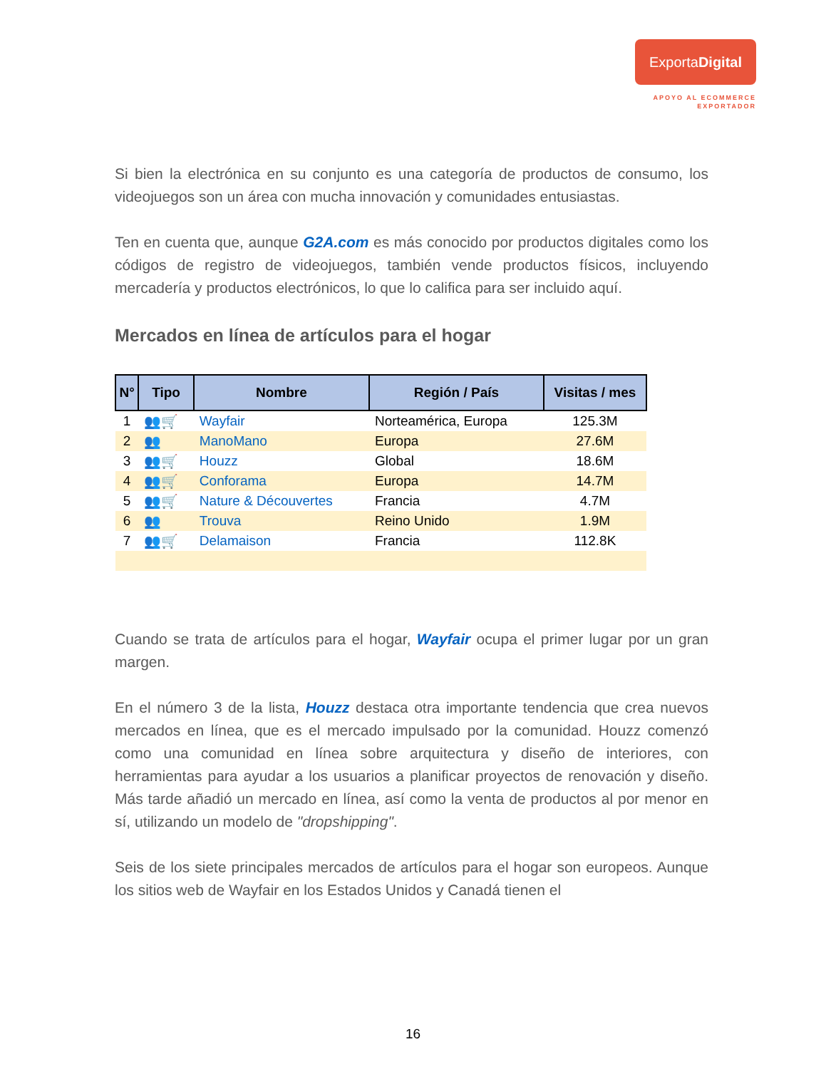ExportaDigital
APOYO AL ECOMMERCE
EXPORTADOR
Si bien la electrónica en su conjunto es una categoría de productos de consumo, los videojuegos son un área con mucha innovación y comunidades entusiastas.
Ten en cuenta que, aunque G2A.com es más conocido por productos digitales como los códigos de registro de videojuegos, también vende productos físicos, incluyendo mercadería y productos electrónicos, lo que lo califica para ser incluido aquí.
Mercados en línea de artículos para el hogar
| N° | Tipo | Nombre | Región / País | Visitas / mes |
| --- | --- | --- | --- | --- |
| 1 | 👥🛒 | Wayfair | Norteamérica, Europa | 125.3M |
| 2 | 👥 | ManoMano | Europa | 27.6M |
| 3 | 👥🛒 | Houzz | Global | 18.6M |
| 4 | 👥🛒 | Conforama | Europa | 14.7M |
| 5 | 👥🛒 | Nature & Découvertes | Francia | 4.7M |
| 6 | 👥 | Trouva | Reino Unido | 1.9M |
| 7 | 👥🛒 | Delamaison | Francia | 112.8K |
Cuando se trata de artículos para el hogar, Wayfair ocupa el primer lugar por un gran margen.
En el número 3 de la lista, Houzz destaca otra importante tendencia que crea nuevos mercados en línea, que es el mercado impulsado por la comunidad. Houzz comenzó como una comunidad en línea sobre arquitectura y diseño de interiores, con herramientas para ayudar a los usuarios a planificar proyectos de renovación y diseño. Más tarde añadió un mercado en línea, así como la venta de productos al por menor en sí, utilizando un modelo de "dropshipping".
Seis de los siete principales mercados de artículos para el hogar son europeos. Aunque los sitios web de Wayfair en los Estados Unidos y Canadá tienen el
16